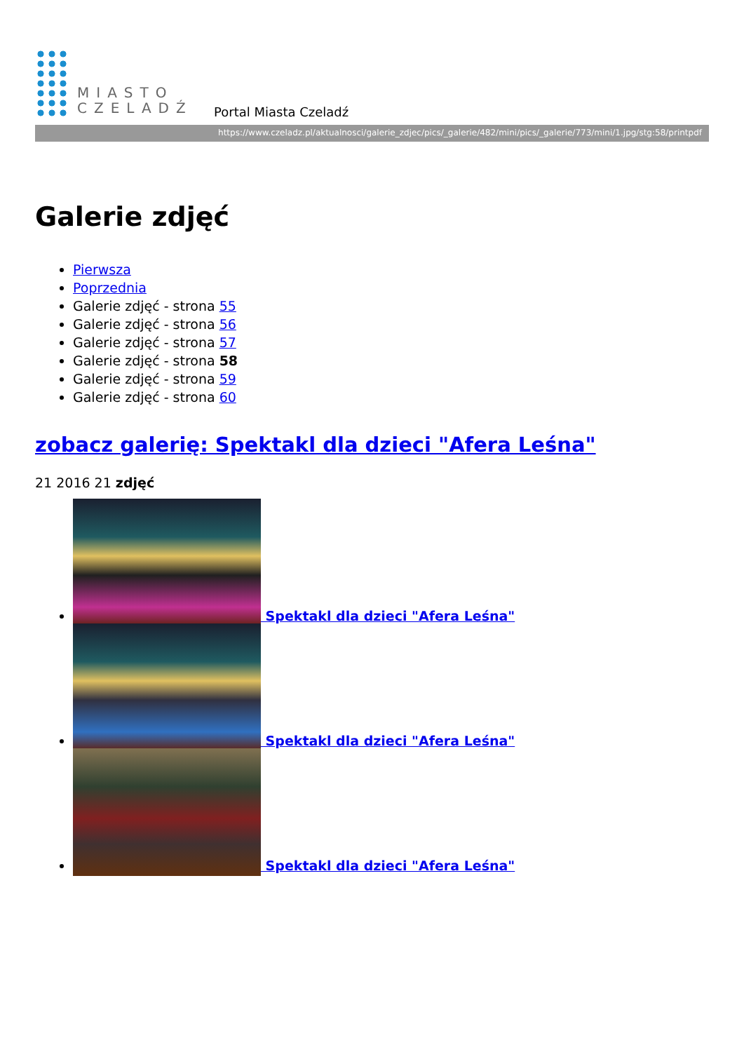MIASTO
CZELADŹ
Portal Miasta Czeladź
https://www.czeladz.pl/aktualnosci/galerie_zdjec/pics/_galerie/482/mini/pics/_galerie/773/mini/1.jpg/stg:58/printpdf
Galerie zdjęć
Pierwsza
Poprzednia
Galerie zdjęć - strona 55
Galerie zdjęć - strona 56
Galerie zdjęć - strona 57
Galerie zdjęć - strona 58
Galerie zdjęć - strona 59
Galerie zdjęć - strona 60
zobacz galerię: Spektakl dla dzieci "Afera Leśna"
21 2016 21 zdjęć
Spektakl dla dzieci "Afera Leśna"
Spektakl dla dzieci "Afera Leśna"
Spektakl dla dzieci "Afera Leśna"